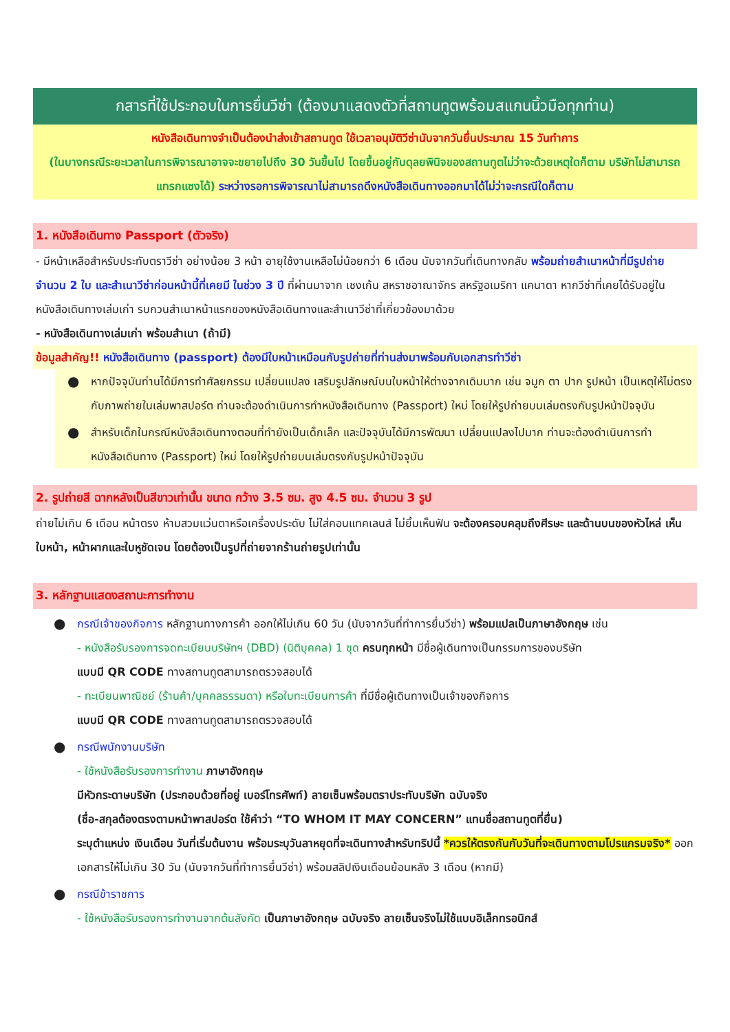กสารที่ใช้ประกอบในการยื่นวีซ่า (ต้องมาแสดงตัวที่สถานทูตพร้อมสแกนนิ้วมือทุกท่าน)
หนังสือเดินทางจำเป็นต้องนำส่งเข้าสถานทูต ใช้เวลาอนุมัติวีซ่านับจากวันยื่นประมาณ 15 วันทำการ
(ในบางกรณีระยะเวลาในการพิจารณาอาจจะขยายไปถึง 30 วันขึ้นไป โดยขึ้นอยู่กับดุลยพินิจของสถานทูตไม่ว่าจะด้วยเหตุใดก็ตาม บริษัทไม่สามารถแทรกแซงได้) ระหว่างรอการพิจารณาไม่สามารถดึงหนังสือเดินทางออกมาได้ไม่ว่าจะกรณีใดก็ตาม
1. หนังสือเดินทาง Passport (ตัวจริง)
- มีหน้าเหลือสำหรับประทับตราวีซ่า อย่างน้อย 3 หน้า อายุใช้งานเหลือไม่น้อยกว่า 6 เดือน นับจากวันที่เดินทางกลับ พร้อมถ่ายสำเนาหน้าที่มีรูปถ่าย จำนวน 2 ใบ และสำเนาวีซ่าก่อนหน้านี้ที่เคยมี ในช่วง 3 ปี ที่ผ่านมาจาก เชงเก้น สหราชอาณาจักร สหรัฐอเมริกา แคนาดา หากวีซ่าที่เคยได้รับอยู่ในหนังสือเดินทางเล่มเก่า รบกวนสำเนาหน้าแรกของหนังสือเดินทางและสำเนาวีซ่าที่เกี่ยวข้องมาด้วย
- หนังสือเดินทางเล่มเก่า พร้อมสำเนา (ถ้ามี)
ข้อมูลสำคัญ!! หนังสือเดินทาง (passport) ต้องมีใบหน้าเหมือนกับรูปถ่ายที่ท่านส่งมาพร้อมกับเอกสารทำวีซ่า
● หากปัจจุบันท่านได้มีการทำศัลยกรรม เปลี่ยนแปลง เสริมรูปลักษณ์บนใบหน้าให้ต่างจากเดิมมาก เช่น จมูก ตา ปาก รูปหน้า เป็นเหตุให้ไม่ตรงกับภาพถ่ายในเล่มพาสปอร์ต ท่านจะต้องดำเนินการทำหนังสือเดินทาง (Passport) ใหม่ โดยให้รูปถ่ายบนเล่มตรงกับรูปหน้าปัจจุบัน
● สำหรับเด็กในกรณีหนังสือเดินทางตอนที่ทำยังเป็นเด็กเล็ก และปัจจุบันได้มีการพัฒนา เปลี่ยนแปลงไปมาก ท่านจะต้องดำเนินการทำหนังสือเดินทาง (Passport) ใหม่ โดยให้รูปถ่ายบนเล่มตรงกับรูปหน้าปัจจุบัน
2. รูปถ่ายสี ฉากหลังเป็นสีขาวเท่านั้น ขนาด กว้าง 3.5 ซม. สูง 4.5 ซม. จำนวน 3 รูป
ถ่ายไม่เกิน 6 เดือน หน้าตรง ห้ามสวมแว่นตาหรือเครื่องประดับ ไม่ใส่คอนแทคเลนส์ ไม่ยิ้มเห็นฟัน จะต้องครอบคลุมถึงศีรษะ และด้านบนของหัวไหล่ เห็นใบหน้า, หน้าผากและใบหูชัดเจน โดยต้องเป็นรูปที่ถ่ายจากร้านถ่ายรูปเท่านั้น
3. หลักฐานแสดงสถานะการทำงาน
● กรณีเจ้าของกิจการ หลักฐานทางการค้า ออกให้ไม่เกิน 60 วัน (นับจากวันที่ทำการยื่นวีซ่า) พร้อมแปลเป็นภาษาอังกฤษ เช่น
- หนังสือรับรองการจดทะเบียนบริษัทฯ (DBD) (นิติบุคคล) 1 ชุด ครบทุกหน้า มีชื่อผู้เดินทางเป็นกรรมการของบริษัท
แบบมี QR CODE ทางสถานทูตสามารถตรวจสอบได้
- ทะเบียนพาณิชย์ (ร้านค้า/บุคคลธรรมดา) หรือใบทะเบียนการค้า ที่มีชื่อผู้เดินทางเป็นเจ้าของกิจการ
แบบมี QR CODE ทางสถานทูตสามารถตรวจสอบได้
● กรณีพนักงานบริษัท
- ใช้หนังสือรับรองการทำงาน ภาษาอังกฤษ
มีหัวกระดาษบริษัท (ประกอบด้วยที่อยู่ เบอร์โทรศัพท์) ลายเซ็นพร้อมตราประทับบริษัท ฉบับจริง
(ชื่อ-สกุลต้องตรงตามหน้าพาสปอร์ต ใช้คำว่า “TO WHOM IT MAY CONCERN” แทนชื่อสถานทูตที่ยื่น)
ระบุตำแหน่ง เงินเดือน วันที่เริ่มต้นงาน พร้อมระบุวันลาหยุดที่จะเดินทางสำหรับทริปนี้ *ควรให้ตรงกันกับวันที่จะเดินทางตามโปรแกรมจริง* ออกเอกสารให้ไม่เกิน 30 วัน (นับจากวันที่ทำการยื่นวีซ่า) พร้อมสลิปเงินเดือนย้อนหลัง 3 เดือน (หากมี)
● กรณีข้าราชการ
- ใช้หนังสือรับรองการทำงานจากต้นสังกัด เป็นภาษาอังกฤษ ฉบับจริง ลายเซ็นจริงไม่ใช้แบบอิเล็กทรอนิกส์